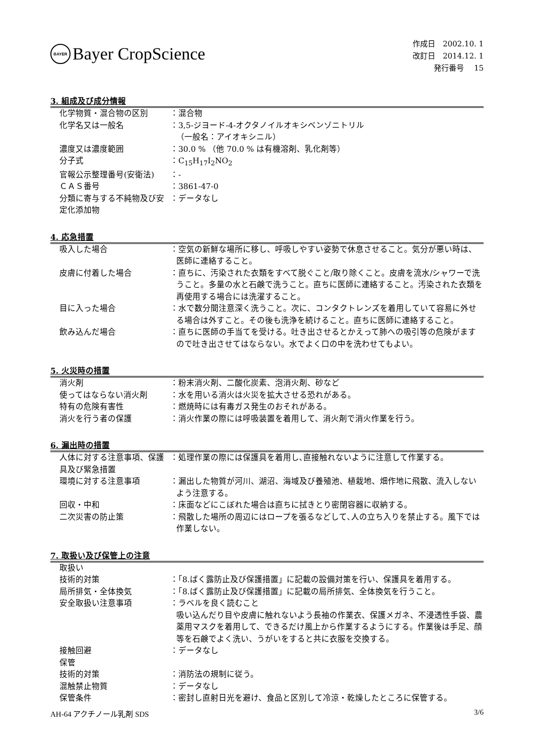BAYER
Bayer CropScience
作成日　2002.10. 1
改訂日　2014.12. 1
発行番号　 15
3. 組成及び成分情報
化学物質・混合物の区別 ：混合物
化学名又は一般名 ：3,5-ジヨード-4-オクタノイルオキシベンゾニトリル
（一般名：アイオキシニル）
濃度又は濃度範囲 ：30.0 % （他 70.0 % は有機溶剤、乳化剤等）
分子式 ：C<sub>15</sub>H<sub>17</sub>I<sub>2</sub>NO<sub>2</sub>
官報公示整理番号(安衛法) ：-
ＣＡＳ番号 ：3861-47-0
分類に寄与する不純物及び安定化添加物
：データなし
4. 応急措置
吸入した場合 ：空気の新鮮な場所に移し、呼吸しやすい姿勢で休息させること。気分が悪い時は、医師に連絡すること。
皮膚に付着した場合 ：直ちに、汚染された衣類をすべて脱ぐこと/取り除くこと。皮膚を流水/シャワーで洗うこと。多量の水と石鹸で洗うこと。直ちに医師に連絡すること。汚染された衣類を再使用する場合には洗濯すること。
目に入った場合 ：水で数分間注意深く洗うこと。次に、コンタクトレンズを着用していて容易に外せる場合は外すこと。その後も洗浄を続けること。直ちに医師に連絡すること。
飲み込んだ場合 ：直ちに医師の手当てを受ける。吐き出させるとかえって肺への吸引等の危険がますので吐き出させてはならない。水でよく口の中を洗わせてもよい。
5. 火災時の措置
消火剤 ：粉末消火剤、二酸化炭素、泡消火剤、砂など
使ってはならない消火剤 ：水を用いる消火は火災を拡大させる恐れがある。
特有の危険有害性 ：燃焼時には有毒ガス発生のおそれがある。
消火を行う者の保護 ：消火作業の際には呼吸装置を着用して、消火剤で消火作業を行う。
6. 漏出時の措置
人体に対する注意事項、保護具及び緊急措置
：処理作業の際には保護具を着用し､直接触れないように注意して作業する。
環境に対する注意事項 ：漏出した物質が河川、湖沼、海域及び養殖池、植栽地、畑作地に飛散、流入しないよう注意する。
回収・中和 ：床面などにこぼれた場合は直ちに拭きとり密閉容器に収納する。
二次災害の防止策 ：飛散した場所の周辺にはロープを張るなどして､人の立ち入りを禁止する。風下では作業しない。
7. 取扱い及び保管上の注意
取扱い
技術的対策 ：「8.ばく露防止及び保護措置」に記載の設備対策を行い、保護具を着用する。
局所排気・全体換気 ：「8.ばく露防止及び保護措置」に記載の局所排気、全体換気を行うこと。
安全取扱い注意事項 ：ラベルを良く読むこと
吸い込んだり目や皮膚に触れないよう長袖の作業衣、保護メガネ、不浸透性手袋、農薬用マスクを着用して、できるだけ風上から作業するようにする。作業後は手足、顔等を石鹸でよく洗い、うがいをすると共に衣服を交換する。
接触回避 ：データなし
保管
技術的対策 ：消防法の規制に従う。
混触禁止物質 ：データなし
保管条件 ：密封し直射日光を避け、食品と区別して冷涼・乾燥したところに保管する。
AH-64 アクチノール乳剤 SDS 3/6